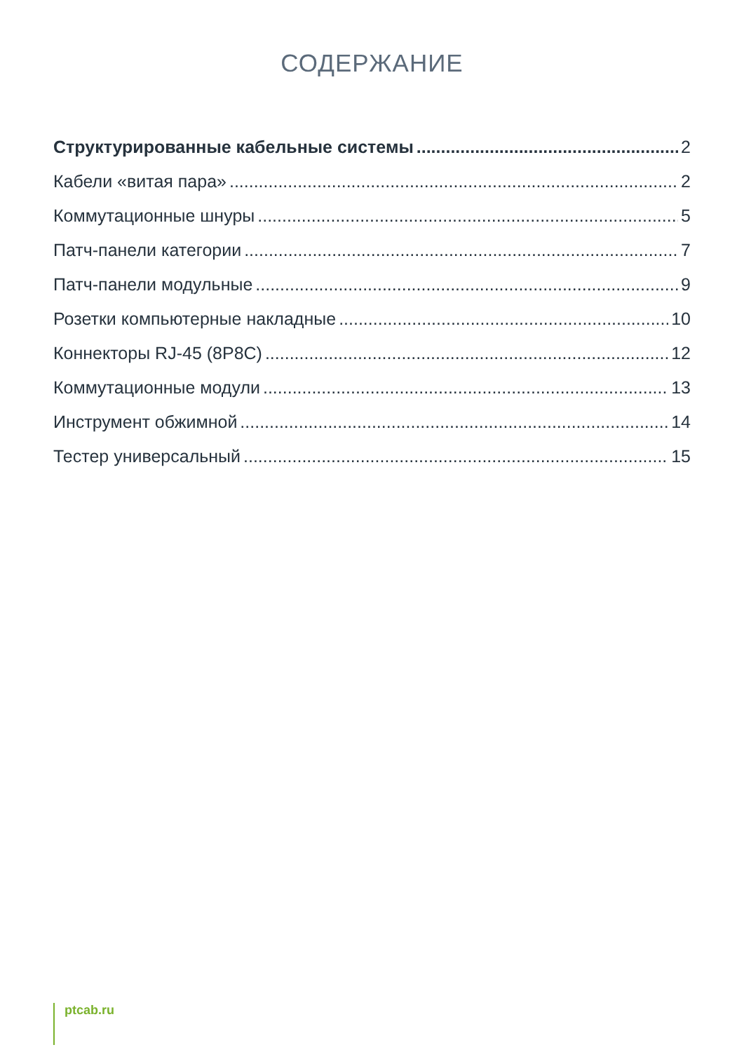СОДЕРЖАНИЕ
Структурированные кабельные системы 2
Кабели «витая пара» 2
Коммутационные шнуры 5
Патч-панели категории 7
Патч-панели модульные 9
Розетки компьютерные накладные 10
Коннекторы RJ-45 (8P8C) 12
Коммутационные модули 13
Инструмент обжимной 14
Тестер универсальный 15
ptcab.ru